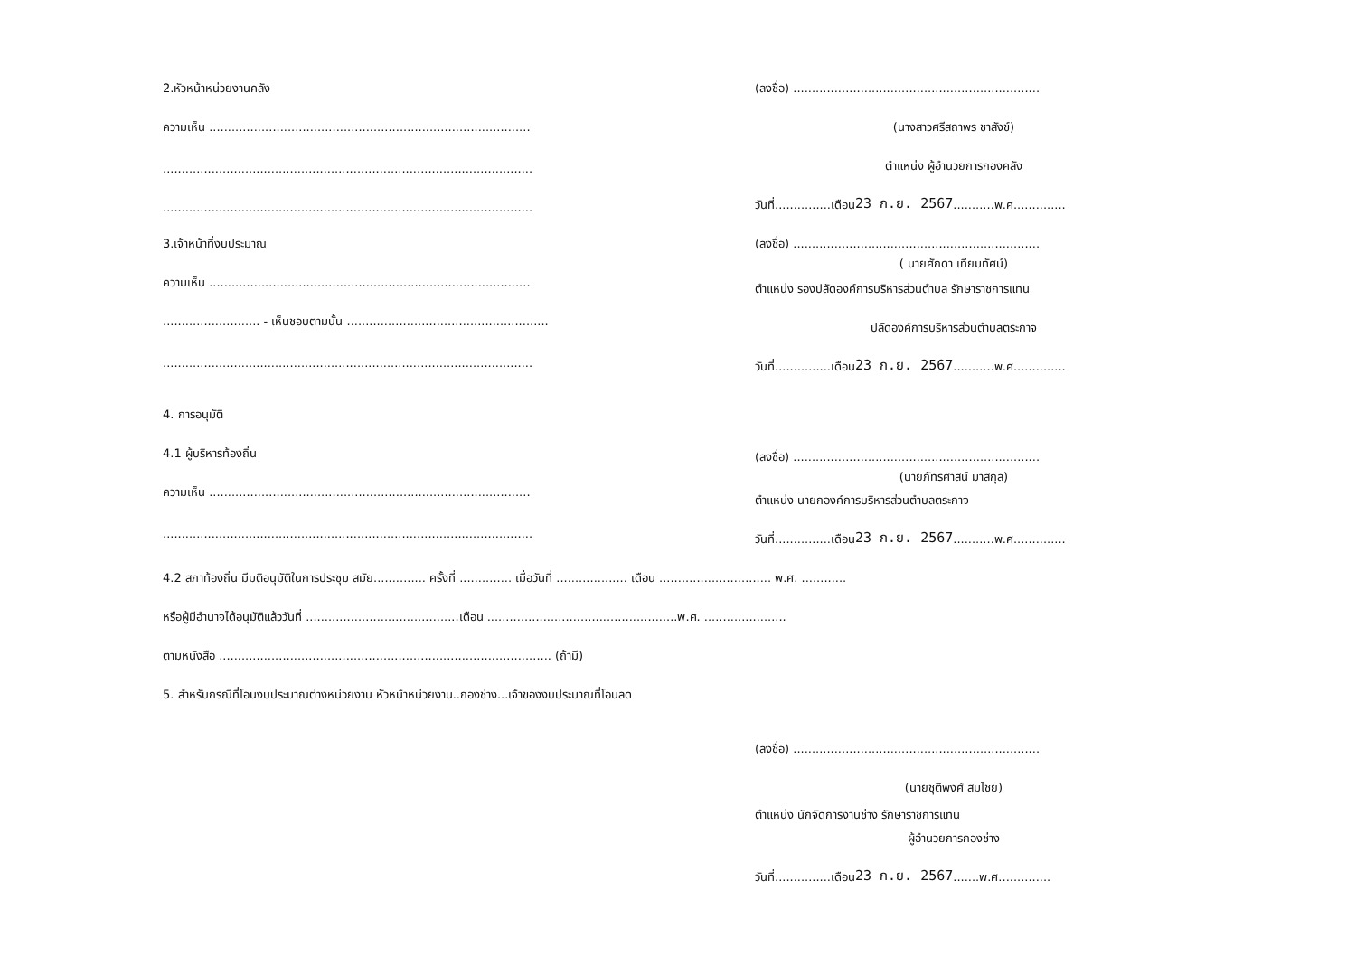2.หัวหน้าหน่วยงานคลัง
ความเห็น ......................................................................................
...................................................................................................
...................................................................................................
3.เจ้าหน้าที่งบประมาณ
ความเห็น ......................................................................................
.......................... - เห็นชอบตามนั้น ......................................................
...................................................................................................
4. การอนุมัติ
4.1 ผู้บริหารท้องถิ่น
ความเห็น ......................................................................................
...................................................................................................
(ลงชื่อ) ..................................................................
(นางสาวศรีสถาพร ชาสังข์)
ตำแหน่ง ผู้อำนวยการกองคลัง
วันที่...............เดือน 23 ก.ย. 2567 ...........พ.ศ..............
(ลงชื่อ) ..................................................................
( นายศักดา เทียมทัศน์)
ตำแหน่ง รองปลัดองค์การบริหารส่วนตำบล รักษาราชการแทน
ปลัดองค์การบริหารส่วนตำบลตระกาจ
วันที่...............เดือน 23 ก.ย. 2567 ...........พ.ศ..............
(ลงชื่อ) ..................................................................
(นายภัทรศาสน์ มาสกุล)
ตำแหน่ง นายกองค์การบริหารส่วนตำบลตระกาจ
วันที่...............เดือน 23 ก.ย. 2567 ...........พ.ศ..............
4.2 สภาท้องถิ่น มีมติอนุมัติในการประชุม สมัย.............. ครั้งที่ .............. เมื่อวันที่ ................... เดือน .............................. พ.ศ. ............
หรือผู้มีอำนาจได้อนุมัติแล้ววันที่ .........................................เดือน ...................................................พ.ศ. ......................
ตามหนังสือ ......................................................................................... (ถ้ามี)
5. สำหรับกรณีที่โอนงบประมาณต่างหน่วยงาน หัวหน้าหน่วยงาน..กองช่าง...เจ้าของงบประมาณที่โอนลด
(ลงชื่อ) ..................................................................
(นายชุติพงศ์ สมไชย)
ตำแหน่ง นักจัดการงานช่าง รักษาราชการแทน
ผู้อำนวยการกองช่าง
วันที่...............เดือน 23 ก.ย. 2567 .......พ.ศ..............